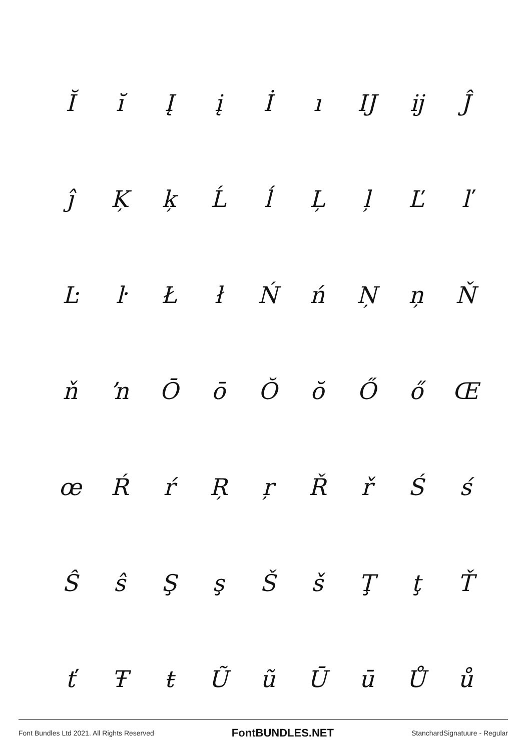Ĭ ĭ Į į İ ı Ĳ ĳ Ĵ
ĵ Ķ ķ Ĺ ĺ Ļ ļ Ľ ľ
Ŀ ŀ Ł ł Ń ń Ņ ņ Ň
ň ŉ Ō ō Ŏ ŏ Ő ő Œ
œ Ŕ ŕ Ŗ ŗ Ř ř Ś ś
Ŝ ŝ Ş ş Š š Ţ ţ Ť
ť Ŧ ŧ Ũ ũ Ū ū Ů ů
Font Bundles Ltd 2021. All Rights Reserved FontBUNDLES.NET StanchardSignatuure - Regular